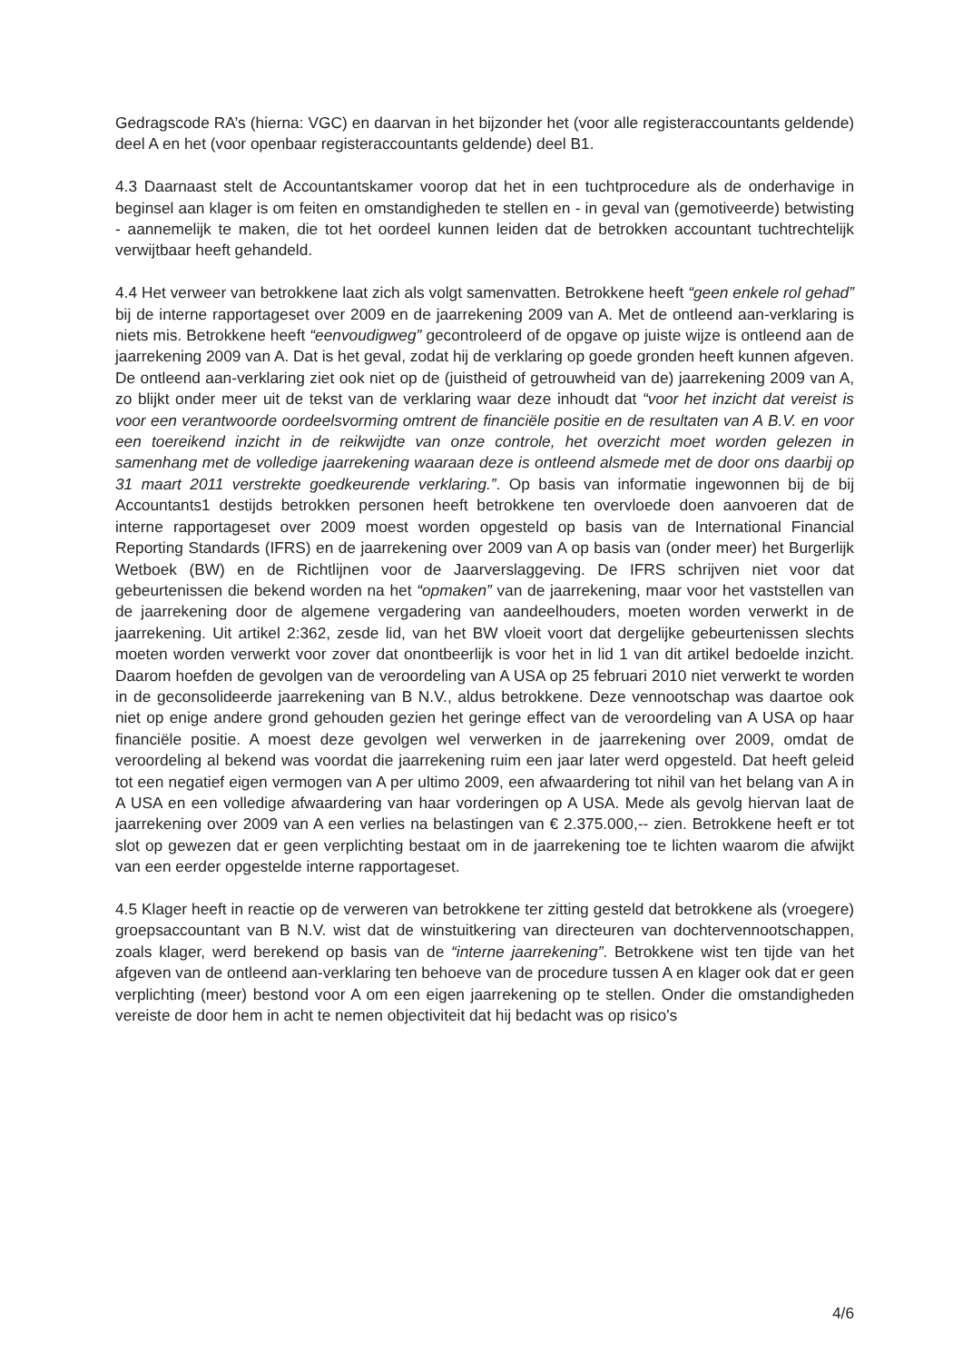Gedragscode RA’s (hierna: VGC) en daarvan in het bijzonder het (voor alle registeraccountants geldende) deel A en het (voor openbaar registeraccountants geldende) deel B1.
4.3 Daarnaast stelt de Accountantskamer voorop dat het in een tuchtprocedure als de onderhavige in beginsel aan klager is om feiten en omstandigheden te stellen en - in geval van (gemotiveerde) betwisting - aannemelijk te maken, die tot het oordeel kunnen leiden dat de betrokken accountant tuchtrechtelijk verwijtbaar heeft gehandeld.
4.4 Het verweer van betrokkene laat zich als volgt samenvatten. Betrokkene heeft “geen enkele rol gehad” bij de interne rapportageset over 2009 en de jaarrekening 2009 van A. Met de ontleend aan-verklaring is niets mis. Betrokkene heeft “eenvoudigweg” gecontroleerd of de opgave op juiste wijze is ontleend aan de jaarrekening 2009 van A. Dat is het geval, zodat hij de verklaring op goede gronden heeft kunnen afgeven. De ontleend aan-verklaring ziet ook niet op de (juistheid of getrouwheid van de) jaarrekening 2009 van A, zo blijkt onder meer uit de tekst van de verklaring waar deze inhoudt dat “voor het inzicht dat vereist is voor een verantwoorde oordeelsvorming omtrent de financiële positie en de resultaten van A B.V. en voor een toereikend inzicht in de reikwijdte van onze controle, het overzicht moet worden gelezen in samenhang met de volledige jaarrekening waaraan deze is ontleend alsmede met de door ons daarbij op 31 maart 2011 verstrekte goedkeurende verklaring.”. Op basis van informatie ingewonnen bij de bij Accountants1 destijds betrokken personen heeft betrokkene ten overvloede doen aanvoeren dat de interne rapportageset over 2009 moest worden opgesteld op basis van de International Financial Reporting Standards (IFRS) en de jaarrekening over 2009 van A op basis van (onder meer) het Burgerlijk Wetboek (BW) en de Richtlijnen voor de Jaarverslaggeving. De IFRS schrijven niet voor dat gebeurtenissen die bekend worden na het “opmaken” van de jaarrekening, maar voor het vaststellen van de jaarrekening door de algemene vergadering van aandeelhouders, moeten worden verwerkt in de jaarrekening. Uit artikel 2:362, zesde lid, van het BW vloeit voort dat dergelijke gebeurtenissen slechts moeten worden verwerkt voor zover dat onontbeerlijk is voor het in lid 1 van dit artikel bedoelde inzicht. Daarom hoefden de gevolgen van de veroordeling van A USA op 25 februari 2010 niet verwerkt te worden in de geconsolideerde jaarrekening van B N.V., aldus betrokkene. Deze vennootschap was daartoe ook niet op enige andere grond gehouden gezien het geringe effect van de veroordeling van A USA op haar financiële positie. A moest deze gevolgen wel verwerken in de jaarrekening over 2009, omdat de veroordeling al bekend was voordat die jaarrekening ruim een jaar later werd opgesteld. Dat heeft geleid tot een negatief eigen vermogen van A per ultimo 2009, een afwaardering tot nihil van het belang van A in A USA en een volledige afwaardering van haar vorderingen op A USA. Mede als gevolg hiervan laat de jaarrekening over 2009 van A een verlies na belastingen van € 2.375.000,-- zien. Betrokkene heeft er tot slot op gewezen dat er geen verplichting bestaat om in de jaarrekening toe te lichten waarom die afwijkt van een eerder opgestelde interne rapportageset.
4.5 Klager heeft in reactie op de verweren van betrokkene ter zitting gesteld dat betrokkene als (vroegere) groepsaccountant van B N.V. wist dat de winstuitkering van directeuren van dochtervennootschappen, zoals klager, werd berekend op basis van de “interne jaarrekening”. Betrokkene wist ten tijde van het afgeven van de ontleend aan-verklaring ten behoeve van de procedure tussen A en klager ook dat er geen verplichting (meer) bestond voor A om een eigen jaarrekening op te stellen. Onder die omstandigheden vereiste de door hem in acht te nemen objectiviteit dat hij bedacht was op risico’s
4/6